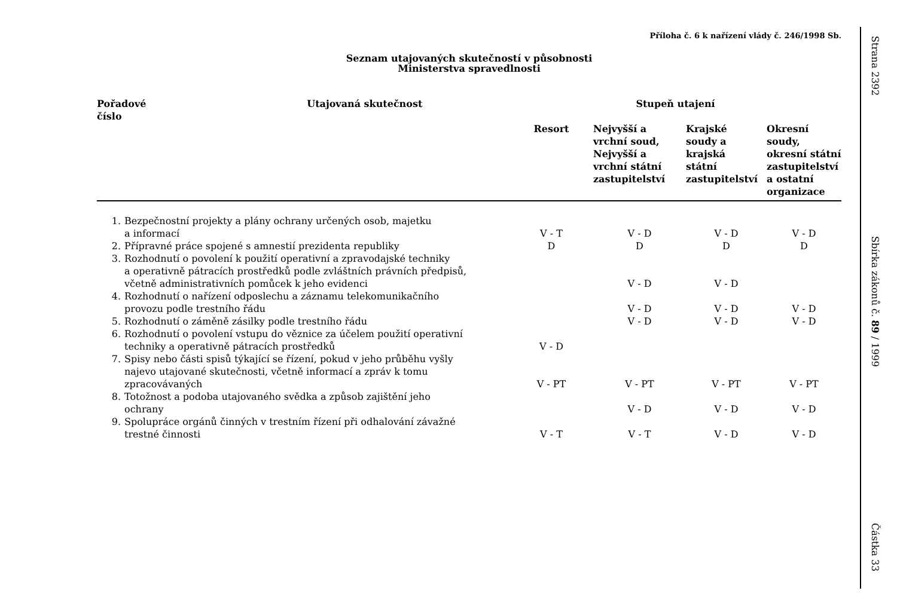Příloha č. 6 k nařízení vlády č. 246/1998 Sb.
Seznam utajovaných skutečností v působnosti
Ministerstva spravedlnosti
| Pořadové číslo | | Utajovaná skutečnost | Stupeň utajení | | | |
| --- | --- | --- | --- | --- | --- | --- |
| | | | Resort | Nejvyšší a vrchní soud, Nejvyšší a vrchní státní zastupitelství | Krajské soudy a krajská státní zastupitelství | Okresní soudy, okresní státní zastupitelství a ostatní organizace |
| 1. | Bezpečnostní projekty a plány ochrany určených osob, majetku a informací | | V - T | V - D | V - D | V - D |
| 2. | Přípravné práce spojené s amnestií prezidenta republiky | | D | D | D | D |
| 3. | Rozhodnutí o povolení k použití operativní a zpravodajské techniky a operativně pátracích prostředků podle zvláštních právních předpisů, včetně administrativních pomůcek k jeho evidenci | | | V - D | V - D | |
| 4. | Rozhodnutí o nařízení odposlechu a záznamu telekomunikačního provozu podle trestního řádu | | | V - D | V - D | V - D |
| 5. | Rozhodnutí o záměně zásilky podle trestního řádu | | | V - D | V - D | V - D |
| 6. | Rozhodnutí o povolení vstupu do věznice za účelem použití operativní techniky a operativně pátracích prostředků | | V - D | | | |
| 7. | Spisy nebo části spisů týkající se řízení, pokud v jeho průběhu vyšly najevo utajované skutečnosti, včetně informací a zpráv k tomu zpracovávaných | | V - PT | V - PT | V - PT | V - PT |
| 8. | Totožnost a podoba utajovaného svědka a způsob zajištění jeho ochrany | | | V - D | V - D | V - D |
| 9. | Spolupráce orgánů činných v trestním řízení při odhalování závažné trestné činnosti | | V - T | V - T | V - D | V - D |
Strana 2392
Sbírka zákonů č. 89 / 1999
Částka 33